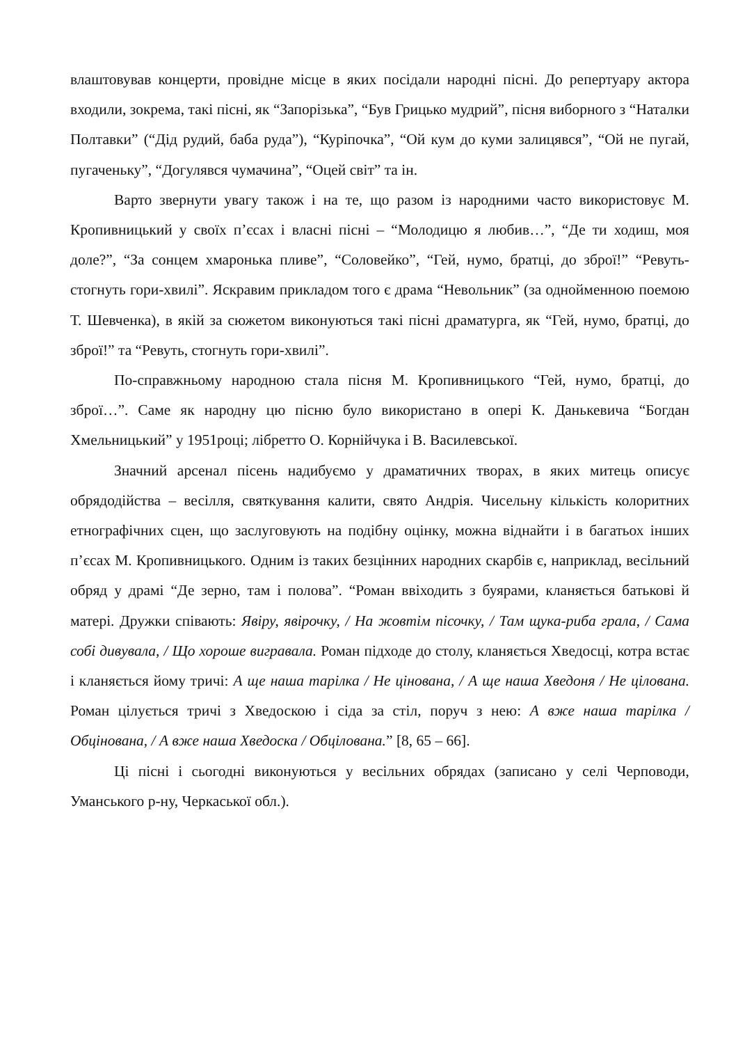влаштовував концерти, провідне місце в яких посідали народні пісні. До репертуару актора входили, зокрема, такі пісні, як “Запорізька”, “Був Грицько мудрий”, пісня виборного з “Наталки Полтавки” (“Дід рудий, баба руда”), “Куріпочка”, “Ой кум до куми залицявся”, “Ой не пугай, пугаченьку”, “Догулявся чумачина”, “Оцей світ” та ін.
Варто звернути увагу також і на те, що разом із народними часто використовує М. Кропивницький у своїх п’єсах і власні пісні – “Молодицю я любив…”, “Де ти ходиш, моя доле?”, “За сонцем хмаронька пливе”, “Соловейко”, “Гей, нумо, братці, до зброї!” “Ревуть-стогнуть гори-хвилі”. Яскравим прикладом того є драма “Невольник” (за однойменною поемою Т. Шевченка), в якій за сюжетом виконуються такі пісні драматурга, як “Гей, нумо, братці, до зброї!” та “Ревуть, стогнуть гори-хвилі”.
По-справжньому народною стала пісня М. Кропивницького “Гей, нумо, братці, до зброї…”. Саме як народну цю пісню було використано в опері К. Данькевича “Богдан Хмельницький” у 1951році; лібретто О. Корнійчука і В. Василевської.
Значний арсенал пісень надибуємо у драматичних творах, в яких митець описує обрядодійства – весілля, святкування калити, свято Андрія. Чисельну кількість колоритних етнографічних сцен, що заслуговують на подібну оцінку, можна віднайти і в багатьох інших п’єсах М. Кропивницького. Одним із таких безцінних народних скарбів є, наприклад, весільний обряд у драмі “Де зерно, там і полова”. “Роман ввіходить з буярами, кланяється батькові й матері. Дружки співають: Явіру, явірочку, / На жовтім пісочку, / Там щука-риба грала, / Сама собі дивувала, / Що хороше вигравала. Роман підходе до столу, кланяється Хведосці, котра встає і кланяється йому тричі: А ще наша тарілка / Не цінована, / А ще наша Хведоня / Не цілована. Роман цілується тричі з Хведоскою і сіда за стіл, поруч з нею: А вже наша тарілка / Обцінована, / А вже наша Хведоска / Обцілована.” [8, 65 – 66].
Ці пісні і сьогодні виконуються у весільних обрядах (записано у селі Черповоди, Уманського р-ну, Черкаської обл.).